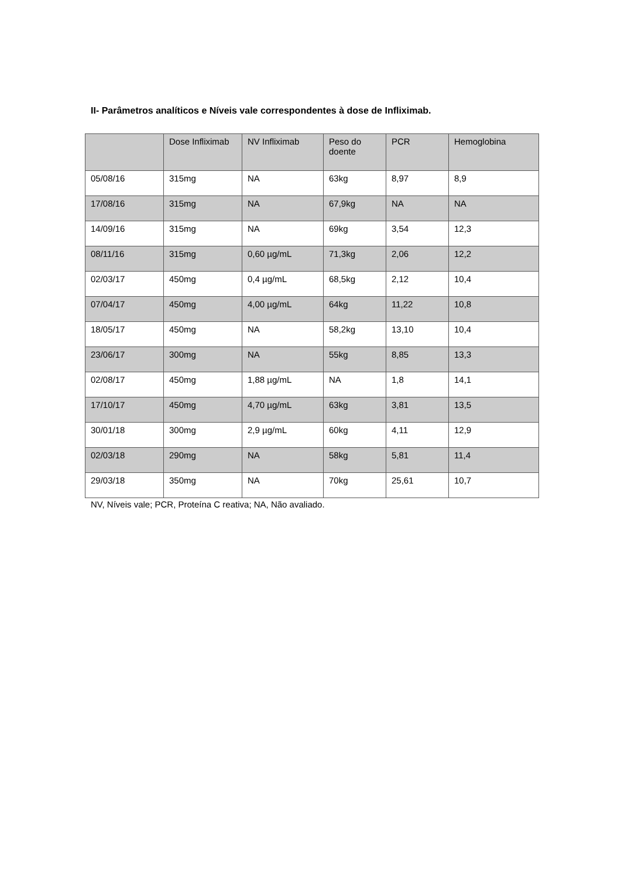II- Parâmetros analíticos e Níveis vale correspondentes à dose de Infliximab.
| | Dose Infliximab | NV Infliximab | Peso do doente | PCR | Hemoglobina |
| --- | --- | --- | --- | --- | --- |
| 05/08/16 | 315mg | NA | 63kg | 8,97 | 8,9 |
| 17/08/16 | 315mg | NA | 67,9kg | NA | NA |
| 14/09/16 | 315mg | NA | 69kg | 3,54 | 12,3 |
| 08/11/16 | 315mg | 0,60 µg/mL | 71,3kg | 2,06 | 12,2 |
| 02/03/17 | 450mg | 0,4 µg/mL | 68,5kg | 2,12 | 10,4 |
| 07/04/17 | 450mg | 4,00 µg/mL | 64kg | 11,22 | 10,8 |
| 18/05/17 | 450mg | NA | 58,2kg | 13,10 | 10,4 |
| 23/06/17 | 300mg | NA | 55kg | 8,85 | 13,3 |
| 02/08/17 | 450mg | 1,88 µg/mL | NA | 1,8 | 14,1 |
| 17/10/17 | 450mg | 4,70 µg/mL | 63kg | 3,81 | 13,5 |
| 30/01/18 | 300mg | 2,9 µg/mL | 60kg | 4,11 | 12,9 |
| 02/03/18 | 290mg | NA | 58kg | 5,81 | 11,4 |
| 29/03/18 | 350mg | NA | 70kg | 25,61 | 10,7 |
NV, Níveis vale; PCR, Proteína C reativa; NA, Não avaliado.